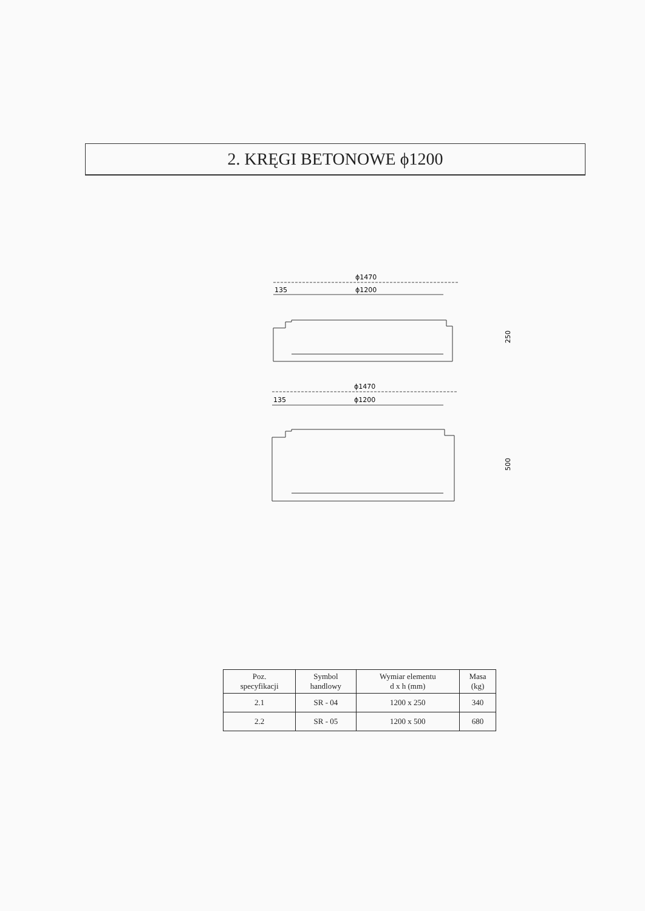2. KRĘGI BETONOWE ϕ1200
ϕ1470
135
ϕ1200
250
ϕ1470
135
ϕ1200
500
| Poz. specyfikacji | Symbol handlowy | Wymiar elementu d x h (mm) | Masa (kg) |
| --- | --- | --- | --- |
| 2.1 | SR - 04 | 1200 x 250 | 340 |
| 2.2 | SR - 05 | 1200 x 500 | 680 |